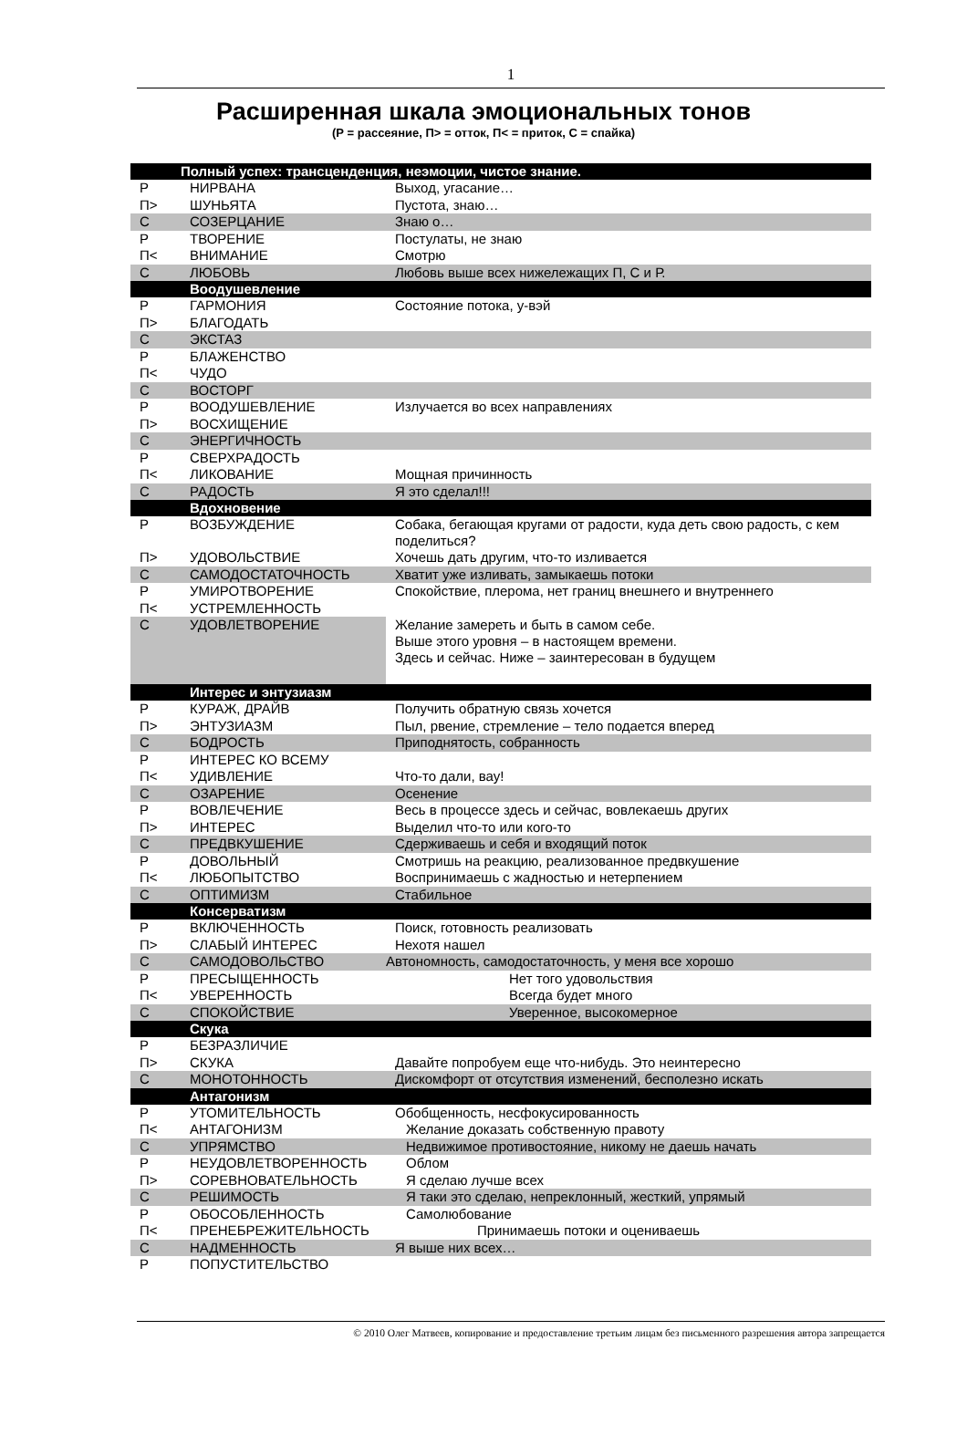1
Расширенная шкала эмоциональных тонов
(Р = рассеяние, П> = отток, П< = приток, С = спайка)
| | Полный успех: трансценденция, неэмоции, чистое знание. | |
| Р | НИРВАНА | Выход, угасание… |
| П> | ШУНЬЯТА | Пустота, знаю… |
| С | СОЗЕРЦАНИЕ | Знаю о… |
| Р | ТВОРЕНИЕ | Постулаты, не знаю |
| П< | ВНИМАНИЕ | Смотрю |
| С | ЛЮБОВЬ | Любовь выше всех нижележащих П, С и Р. |
| | Воодушевление | |
| Р | ГАРМОНИЯ | Состояние потока, у-вэй |
| П> | БЛАГОДАТЬ | |
| С | ЭКСТАЗ | |
| Р | БЛАЖЕНСТВО | |
| П< | ЧУДО | |
| С | ВОСТОРГ | |
| Р | ВООДУШЕВЛЕНИЕ | Излучается во всех направлениях |
| П> | ВОСХИЩЕНИЕ | |
| С | ЭНЕРГИЧНОСТЬ | |
| Р | СВЕРХРАДОСТЬ | |
| П< | ЛИКОВАНИЕ | Мощная причинность |
| С | РАДОСТЬ | Я это сделал!!! |
| | Вдохновение | |
| Р | ВОЗБУЖДЕНИЕ | Собака, бегающая кругами от радости, куда деть свою радость, с кем поделиться? |
| П> | УДОВОЛЬСТВИЕ | Хочешь дать другим, что-то изливается |
| С | САМОДОСТАТОЧНОСТЬ | Хватит уже изливать, замыкаешь потоки |
| Р | УМИРОТВОРЕНИЕ | Спокойствие, плерома, нет границ внешнего и внутреннего |
| П< | УСТРЕМЛЕННОСТЬ | |
| С | УДОВЛЕТВОРЕНИЕ | Желание замереть и быть в самом себе. Выше этого уровня – в настоящем времени. Здесь и сейчас. Ниже – заинтересован в будущем |
| | Интерес и энтузиазм | |
| Р | КУРАЖ, ДРАЙВ | Получить обратную связь хочется |
| П> | ЭНТУЗИАЗМ | Пыл, рвение, стремление – тело подается вперед |
| С | БОДРОСТЬ | Приподнятость, собранность |
| Р | ИНТЕРЕС КО ВСЕМУ | |
| П< | УДИВЛЕНИЕ | Что-то дали, вау! |
| С | ОЗАРЕНИЕ | Осенение |
| Р | ВОВЛЕЧЕНИЕ | Весь в процессе здесь и сейчас, вовлекаешь других |
| П> | ИНТЕРЕС | Выделил что-то или кого-то |
| С | ПРЕДВКУШЕНИЕ | Сдерживаешь и себя и входящий поток |
| Р | ДОВОЛЬНЫЙ | Смотришь на реакцию, реализованное предвкушение |
| П< | ЛЮБОПЫТСТВО | Воспринимаешь с жадностью и нетерпением |
| С | ОПТИМИЗМ | Стабильное |
| | Консерватизм | |
| Р | ВКЛЮЧЕННОСТЬ | Поиск, готовность реализовать |
| П> | СЛАБЫЙ ИНТЕРЕС | Нехотя нашел |
| С | САМОДОВОЛЬСТВО | Автономность, самодостаточность, у меня все хорошо |
| Р | ПРЕСЫЩЕННОСТЬ | Нет того удовольствия |
| П< | УВЕРЕННОСТЬ | Всегда будет много |
| С | СПОКОЙСТВИЕ | Уверенное, высокомерное |
| | Скука | |
| Р | БЕЗРАЗЛИЧИЕ | |
| П> | СКУКА | Давайте попробуем еще что-нибудь. Это неинтересно |
| С | МОНОТОННОСТЬ | Дискомфорт от отсутствия изменений, бесполезно искать |
| | Антагонизм | |
| Р | УТОМИТЕЛЬНОСТЬ | Обобщенность, несфокусированность |
| П< | АНТАГОНИЗМ | Желание доказать собственную правоту |
| С | УПРЯМСТВО | Недвижимое противостояние, никому не даешь начать |
| Р | НЕУДОВЛЕТВОРЕННОСТЬ | Облом |
| П> | СОРЕВНОВАТЕЛЬНОСТЬ | Я сделаю лучше всех |
| С | РЕШИМОСТЬ | Я таки это сделаю, непреклонный, жесткий, упрямый |
| Р | ОБОСОБЛЕННОСТЬ | Самолюбование |
| П< | ПРЕНЕБРЕЖИТЕЛЬНОСТЬ | Принимаешь потоки и оцениваешь |
| С | НАДМЕННОСТЬ | Я выше них всех… |
| Р | ПОПУСТИТЕЛЬСТВО | |
© 2010 Олег Матвеев, копирование и предоставление третьим лицам без письменного разрешения автора запрещается